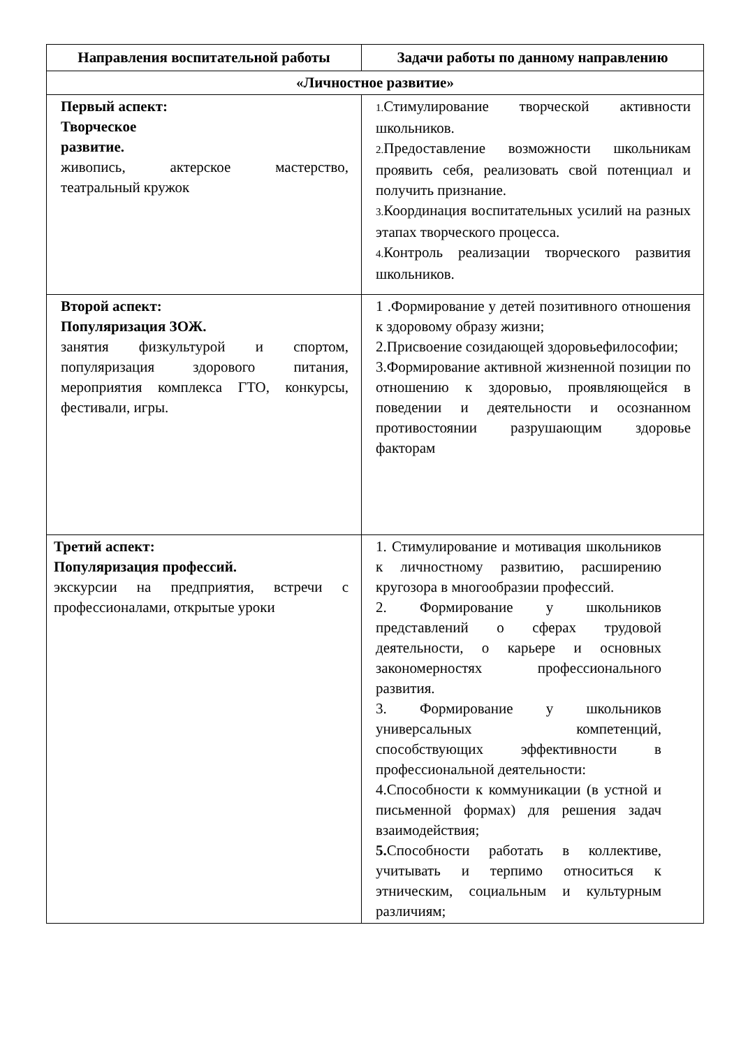| Направления воспитательной работы | Задачи работы по данному направлению |
| --- | --- |
| «Личностное развитие» | |
| Первый аспект: Творческое развитие. живопись, актерское мастерство, театральный кружок | 1. Стимулирование творческой активности школьников. 2. Предоставление возможности школьникам проявить себя, реализовать свой потенциал и получить признание. 3. Координация воспитательных усилий на разных этапах творческого процесса. 4. Контроль реализации творческого развития школьников. |
| Второй аспект: Популяризация ЗОЖ. занятия физкультурой и спортом, популяризация здорового питания, мероприятия комплекса ГТО, конкурсы, фестивали, игры. | 1 .Формирование у детей позитивного отношения к здоровому образу жизни; 2.Присвоение созидающей здоровьефилософии; 3.Формирование активной жизненной позиции по отношению к здоровью, проявляющейся в поведении и деятельности и осознанном противостоянии разрушающим здоровье факторам |
| Третий аспект: Популяризация профессий. экскурсии на предприятия, встречи с профессионалами, открытые уроки | 1. Стимулирование и мотивация школьников к личностному развитию, расширению кругозора в многообразии профессий. 2. Формирование у школьников представлений о сферах трудовой деятельности, о карьере и основных закономерностях профессионального развития. 3. Формирование у школьников универсальных компетенций, способствующих эффективности в профессиональной деятельности: 4.Способности к коммуникации (в устной и письменной формах) для решения задач взаимодействия; 5. Способности работать в коллективе, учитывать и терпимо относиться к этническим, социальным и культурным различиям; |